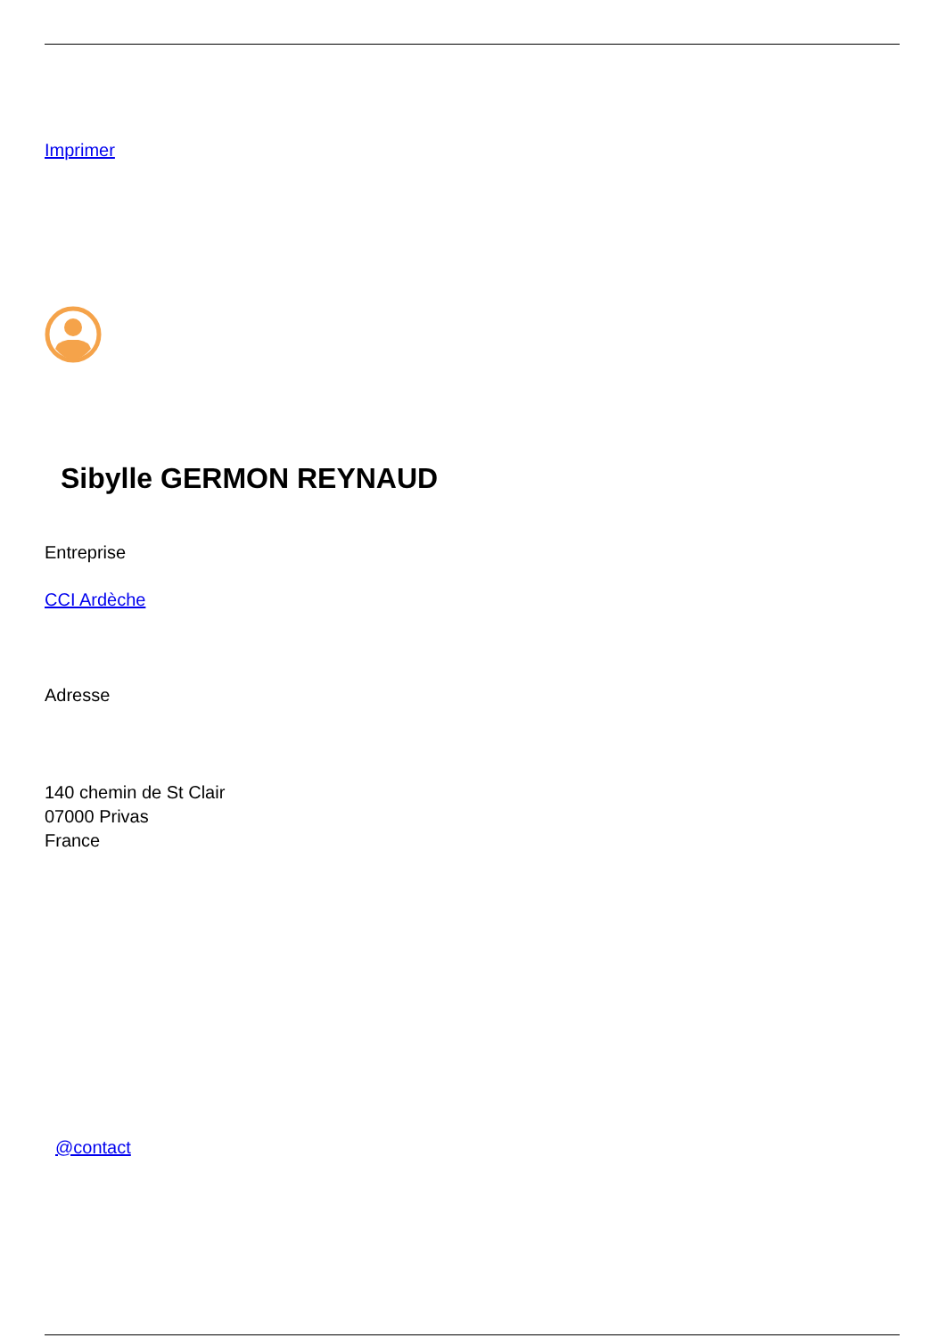Imprimer
Sibylle GERMON REYNAUD
Entreprise
CCI Ardèche
Adresse
140 chemin de St Clair
07000 Privas
France
@contact